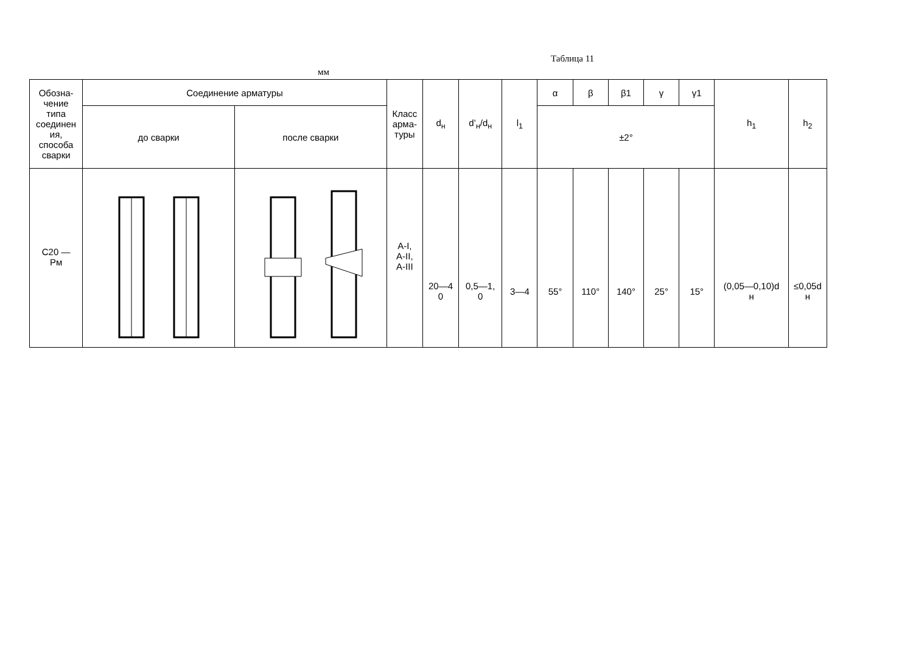Таблица 11
мм
| Обозна- чение типа соединен ия, способа сварки | Соединение арматуры | | Класс арма- туры | d<sub>н</sub> | d’<sub>н</sub>/d<sub>н</sub> | l<sub>1</sub> | α | β | β1 | γ | γ1 | h<sub>1</sub> | h<sub>2</sub> |
| --- | --- | --- | --- | --- | --- | --- | --- | --- | --- | --- | --- | --- | --- |
| | до сварки | после сварки | | | | | ±2° | | | | | | |
| С20 — Рм | | | А-I, А-II, А-III | 20—4 0 | 0,5—1, 0 | 3—4 | 55° | 110° | 140° | 25° | 15° | (0,05—0,10)d н | ≤0,05d н |